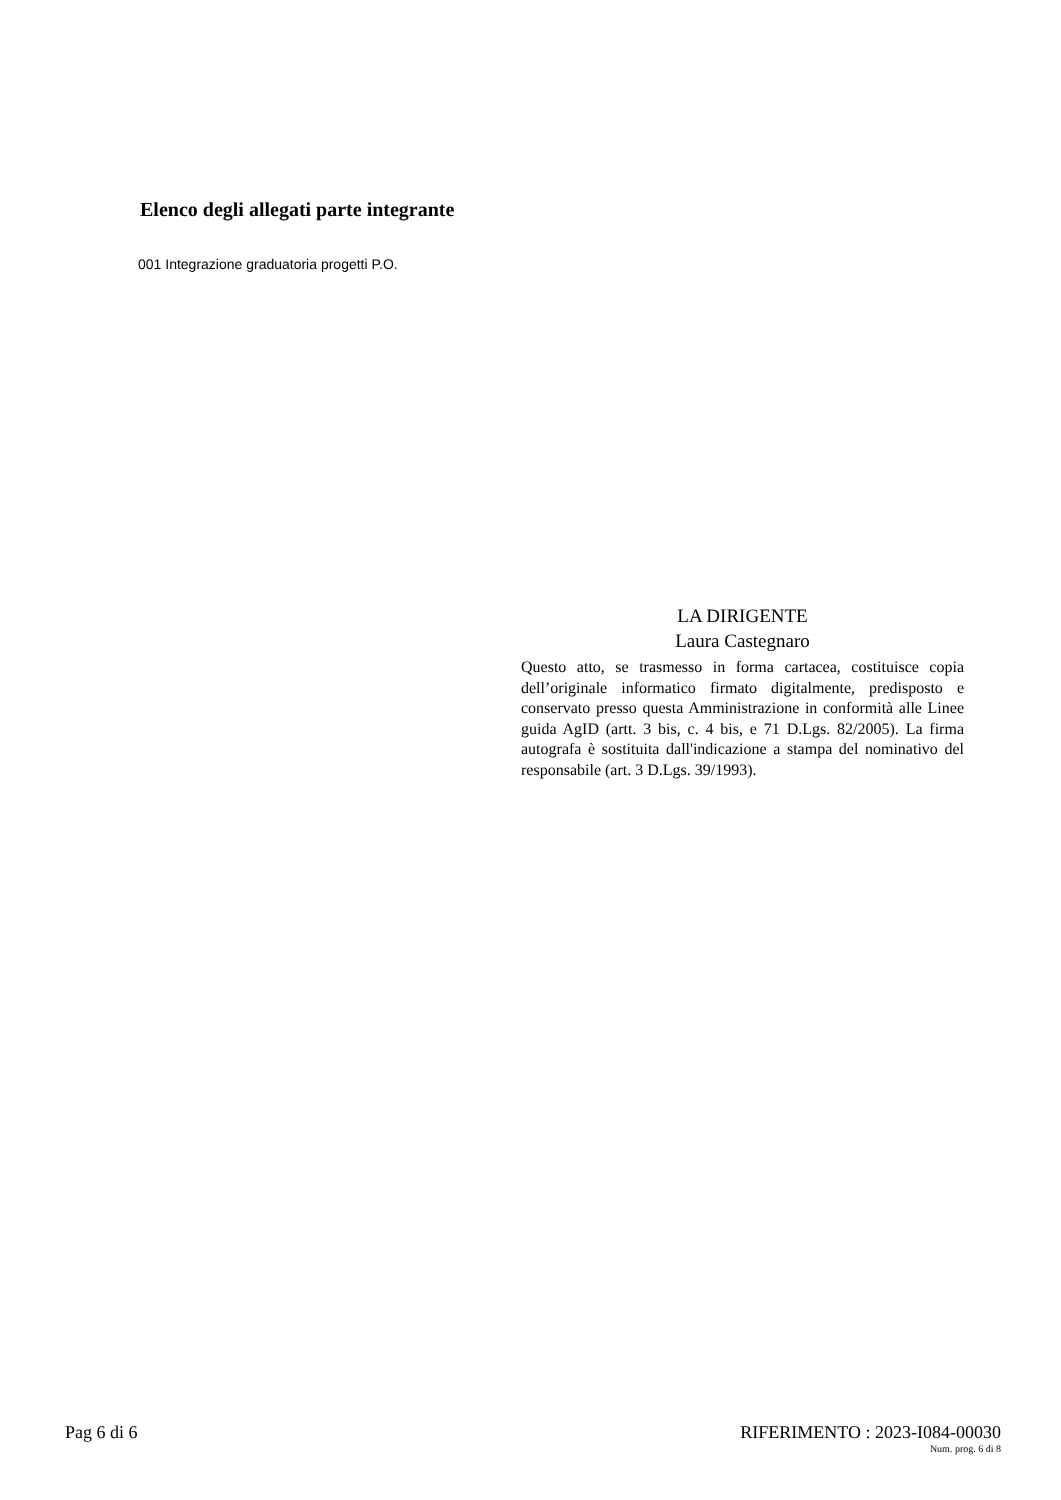Elenco degli allegati parte integrante
001 Integrazione graduatoria progetti P.O.
LA DIRIGENTE
Laura Castegnaro
Questo atto, se trasmesso in forma cartacea, costituisce copia dell’originale informatico firmato digitalmente, predisposto e conservato presso questa Amministrazione in conformità alle Linee guida AgID (artt. 3 bis, c. 4 bis, e 71 D.Lgs. 82/2005). La firma autografa è sostituita dall'indicazione a stampa del nominativo del responsabile (art. 3 D.Lgs. 39/1993).
Pag 6 di 6 RIFERIMENTO : 2023-I084-00030
Num. prog. 6 di 8